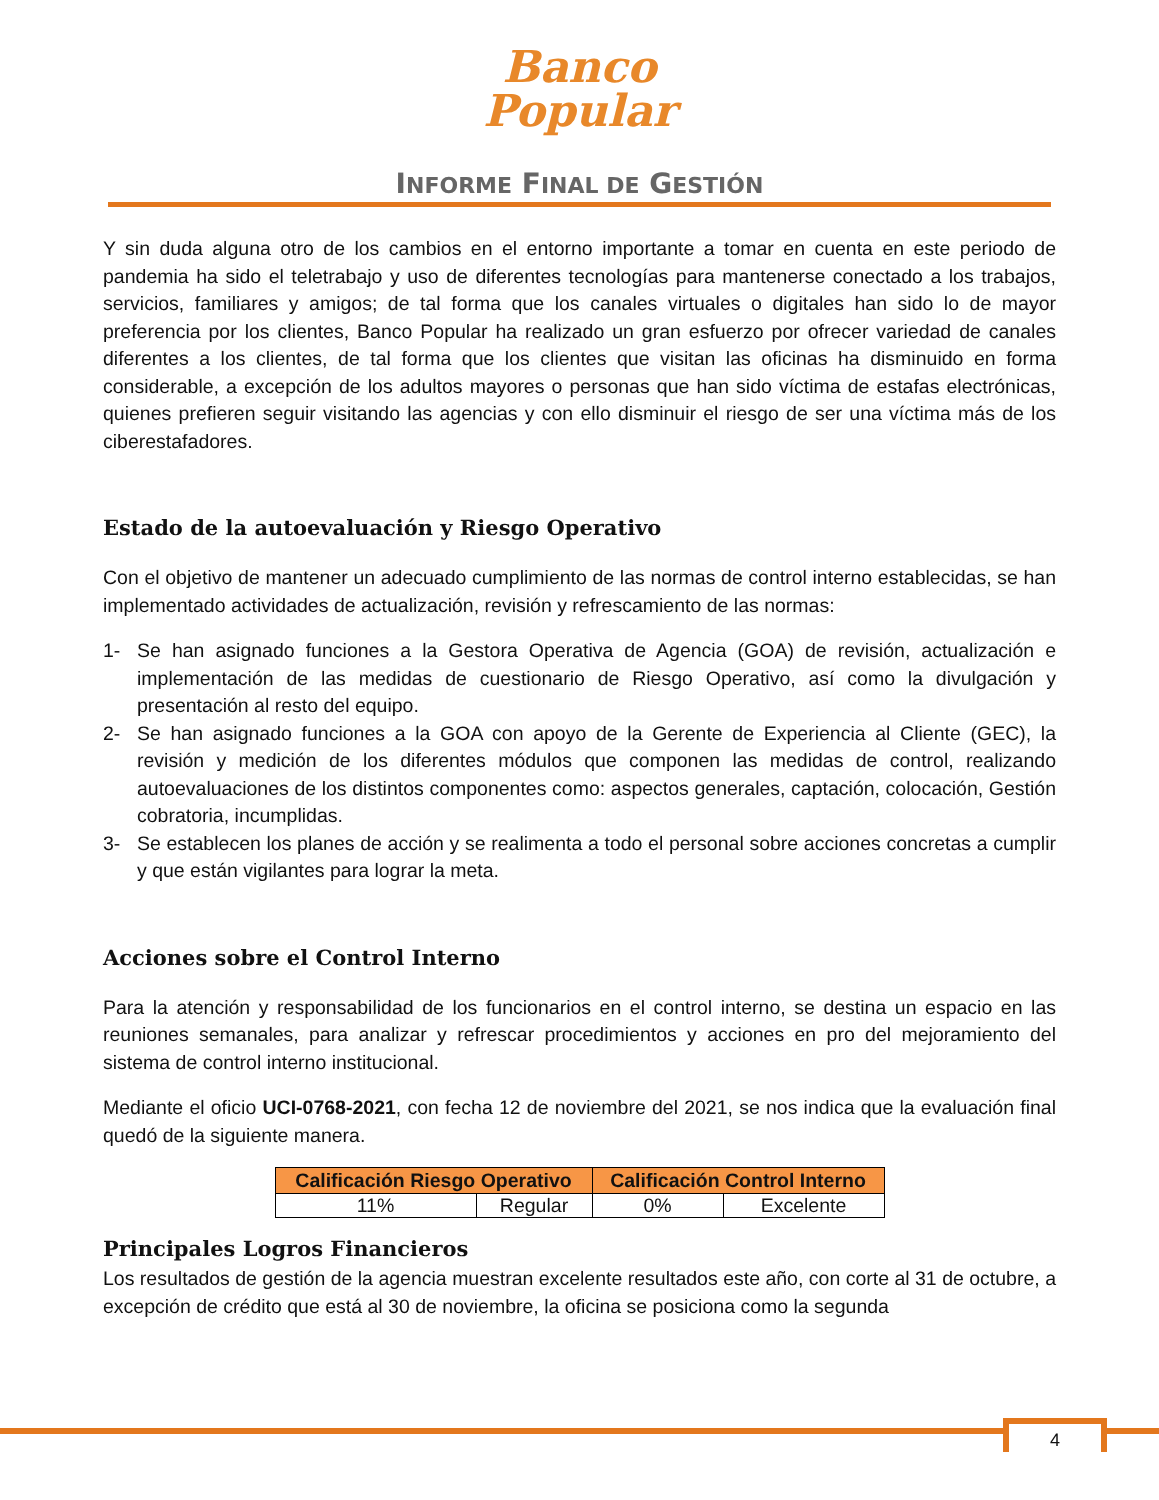Banco
Popular
INFORME FINAL DE GESTIÓN
Y sin duda alguna otro de los cambios en el entorno importante a tomar en cuenta en este periodo de pandemia ha sido el teletrabajo y uso de diferentes tecnologías para mantenerse conectado a los trabajos, servicios, familiares y amigos; de tal forma que los canales virtuales o digitales han sido lo de mayor preferencia por los clientes, Banco Popular ha realizado un gran esfuerzo por ofrecer variedad de canales diferentes a los clientes, de tal forma que los clientes que visitan las oficinas ha disminuido en forma considerable, a excepción de los adultos mayores o personas que han sido víctima de estafas electrónicas, quienes prefieren seguir visitando las agencias y con ello disminuir el riesgo de ser una víctima más de los ciberestafadores.
Estado de la autoevaluación y Riesgo Operativo
Con el objetivo de mantener un adecuado cumplimiento de las normas de control interno establecidas, se han implementado actividades de actualización, revisión y refrescamiento de las normas:
1- Se han asignado funciones a la Gestora Operativa de Agencia (GOA) de revisión, actualización e implementación de las medidas de cuestionario de Riesgo Operativo, así como la divulgación y presentación al resto del equipo.
2- Se han asignado funciones a la GOA con apoyo de la Gerente de Experiencia al Cliente (GEC), la revisión y medición de los diferentes módulos que componen las medidas de control, realizando autoevaluaciones de los distintos componentes como: aspectos generales, captación, colocación, Gestión cobratoria, incumplidas.
3- Se establecen los planes de acción y se realimenta a todo el personal sobre acciones concretas a cumplir y que están vigilantes para lograr la meta.
Acciones sobre el Control Interno
Para la atención y responsabilidad de los funcionarios en el control interno, se destina un espacio en las reuniones semanales, para analizar y refrescar procedimientos y acciones en pro del mejoramiento del sistema de control interno institucional.
Mediante el oficio UCI-0768-2021, con fecha 12 de noviembre del 2021, se nos indica que la evaluación final quedó de la siguiente manera.
| Calificación Riesgo Operativo | | Calificación Control Interno | |
| --- | --- | --- | --- |
| 11% | Regular | 0% | Excelente |
Principales Logros Financieros
Los resultados de gestión de la agencia muestran excelente resultados este año, con corte al 31 de octubre, a excepción de crédito que está al 30 de noviembre, la oficina se posiciona como la segunda
4